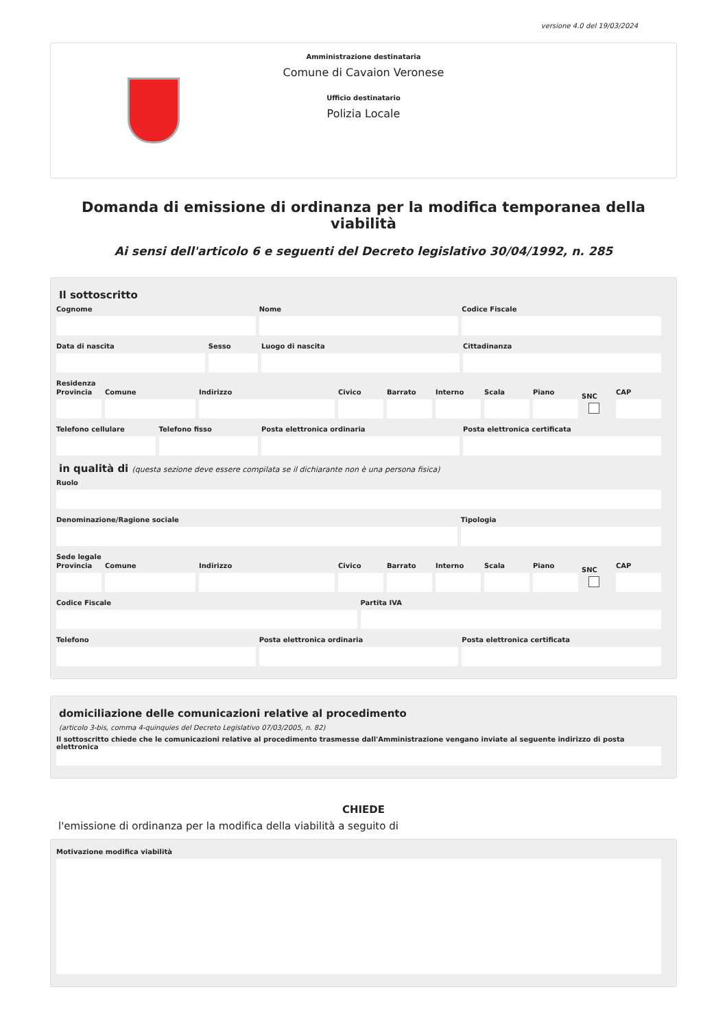versione 4.0 del 19/03/2024
Amministrazione destinataria
Comune di Cavaion Veronese
Ufficio destinatario
Polizia Locale
Domanda di emissione di ordinanza per la modifica temporanea della viabilità
Ai sensi dell'articolo 6 e seguenti del Decreto legislativo 30/04/1992, n. 285
Il sottoscritto
Cognome Nome Codice Fiscale
Data di nascita Sesso Luogo di nascita Cittadinanza
Residenza
Provincia Comune Indirizzo Civico Barrato Interno Scala Piano
SNC
CAP
Telefono cellulare Telefono fisso Posta elettronica ordinaria Posta elettronica certificata
in qualità di (questa sezione deve essere compilata se il dichiarante non è una persona fisica)
Ruolo
Denominazione/Ragione sociale Tipologia
Sede legale
Provincia Comune Indirizzo Civico Barrato Interno Scala Piano
SNC
CAP
Codice Fiscale Partita IVA
Telefono Posta elettronica ordinaria Posta elettronica certificata
domiciliazione delle comunicazioni relative al procedimento
(articolo 3-bis, comma 4-quinquies del Decreto Legislativo 07/03/2005, n. 82)
Il sottoscritto chiede che le comunicazioni relative al procedimento trasmesse dall'Amministrazione vengano inviate al seguente indirizzo di posta elettronica
CHIEDE
l'emissione di ordinanza per la modifica della viabilità a seguito di
Motivazione modifica viabilità